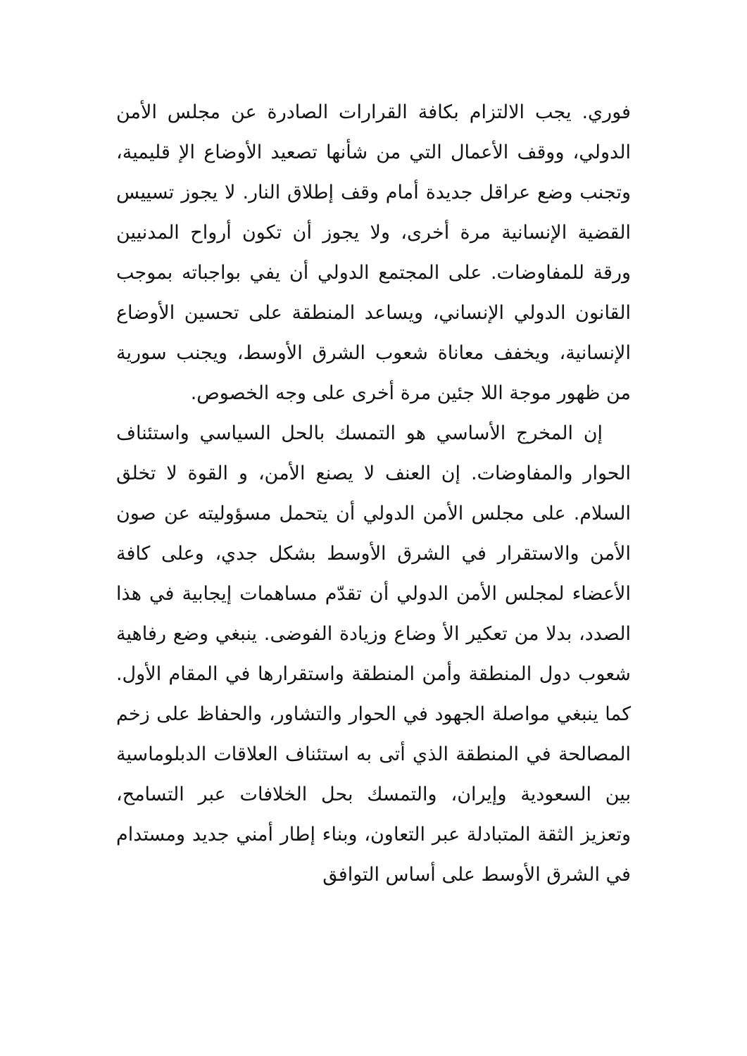فوري. يجب الالتزام بكافة القرارات الصادرة عن مجلس الأمن الدولي، ووقف الأعمال التي من شأنها تصعيد الأوضاع الإ قليمية، وتجنب وضع عراقل جديدة أمام وقف إطلاق النار. لا يجوز تسييس القضية الإنسانية مرة أخرى، ولا يجوز أن تكون أرواح المدنيين ورقة للمفاوضات. على المجتمع الدولي أن يفي بواجباته بموجب القانون الدولي الإنساني، ويساعد المنطقة على تحسين الأوضاع الإنسانية، ويخفف معاناة شعوب الشرق الأوسط، ويجنب سورية من ظهور موجة اللا جئين مرة أخرى على وجه الخصوص.
إن المخرج الأساسي هو التمسك بالحل السياسي واستئناف الحوار والمفاوضات. إن العنف لا يصنع الأمن، و القوة لا تخلق السلام. على مجلس الأمن الدولي أن يتحمل مسؤوليته عن صون الأمن والاستقرار في الشرق الأوسط بشكل جدي، وعلى كافة الأعضاء لمجلس الأمن الدولي أن تقدّم مساهمات إيجابية في هذا الصدد، بدلا من تعكير الأ وضاع وزيادة الفوضى. ينبغي وضع رفاهية شعوب دول المنطقة وأمن المنطقة واستقرارها في المقام الأول. كما ينبغي مواصلة الجهود في الحوار والتشاور، والحفاظ على زخم المصالحة في المنطقة الذي أتى به استئناف العلاقات الدبلوماسية بين السعودية وإيران، والتمسك بحل الخلافات عبر التسامح، وتعزيز الثقة المتبادلة عبر التعاون، وبناء إطار أمني جديد ومستدام في الشرق الأوسط على أساس التوافق